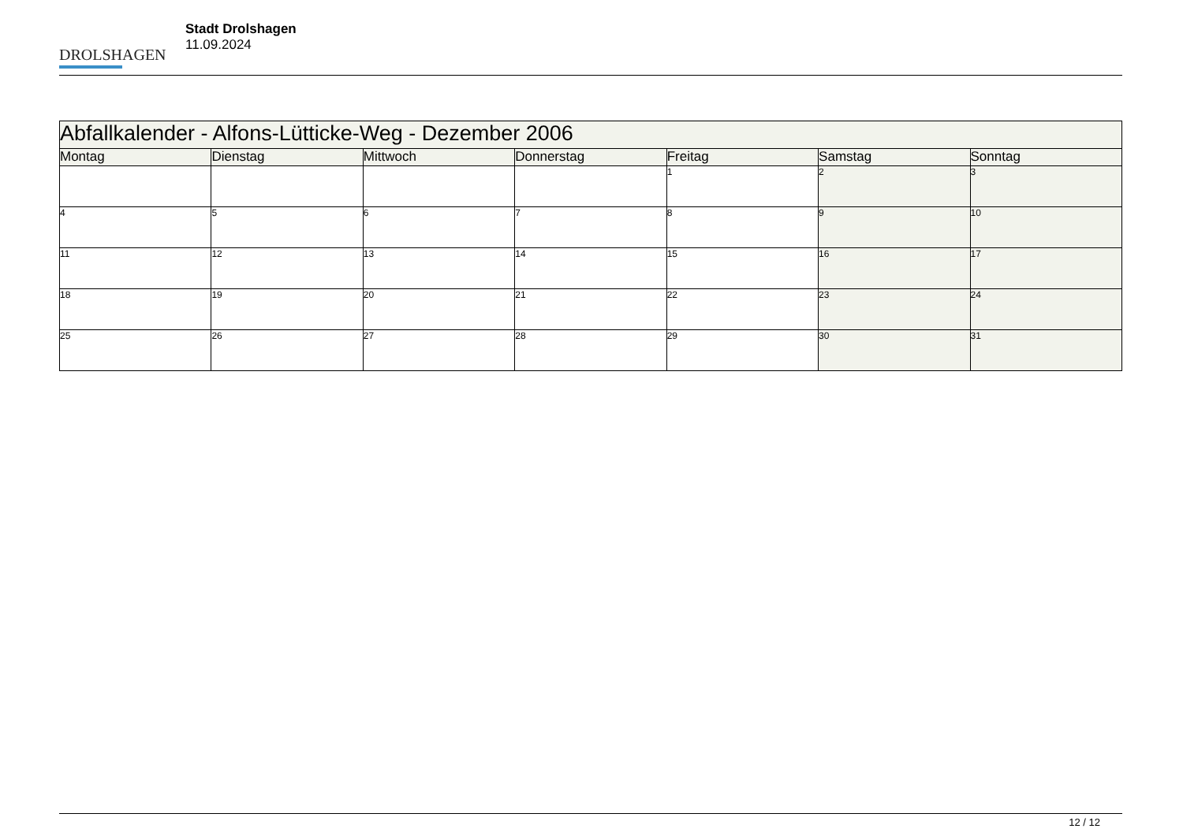DROLSHAGEN
Stadt Drolshagen
11.09.2024
| Abfallkalender - Alfons-Lütticke-Weg - Dezember 2006 | | | | | | |
| --- | --- | --- | --- | --- | --- | --- |
| Montag | Dienstag | Mittwoch | Donnerstag | Freitag | Samstag | Sonntag |
| | | | | 1 | 2 | 3 |
| 4 | 5 | 6 | 7 | 8 | 9 | 10 |
| 11 | 12 | 13 | 14 | 15 | 16 | 17 |
| 18 | 19 | 20 | 21 | 22 | 23 | 24 |
| 25 | 26 | 27 | 28 | 29 | 30 | 31 |
12 / 12